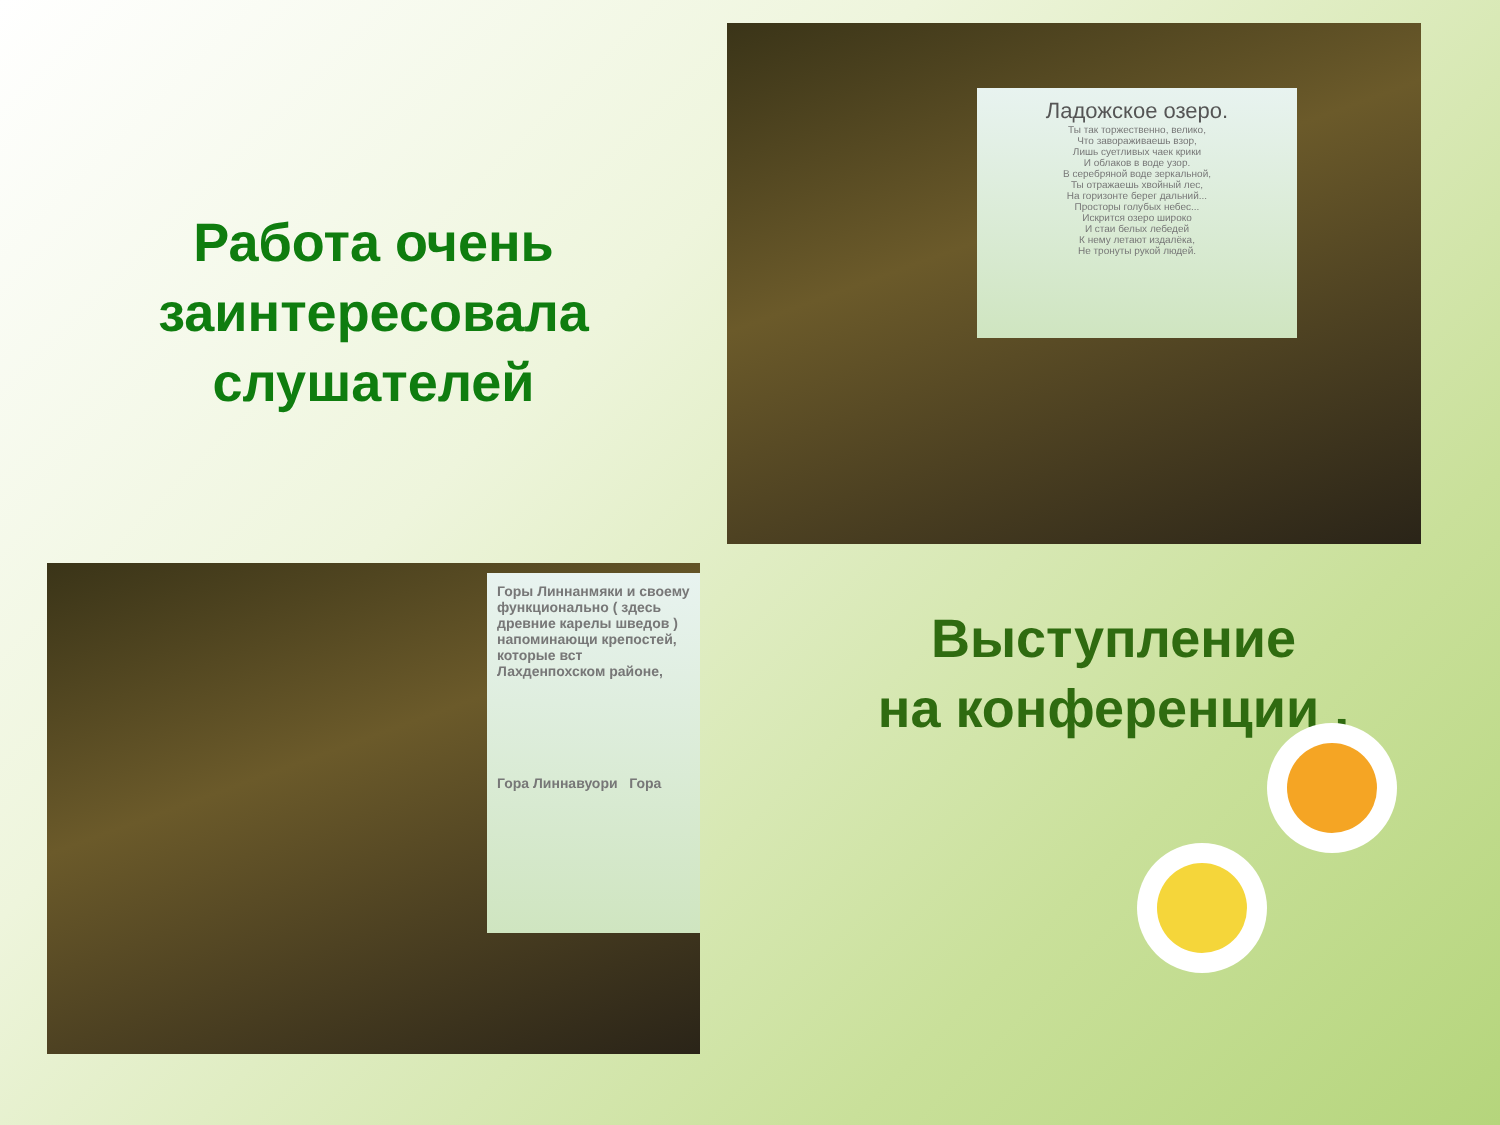Работа очень
заинтересовала
слушателей
Ладожское озеро.
Ты так торжественно, велико,
Что завораживаешь взор,
Лишь суетливых чаек крики
И облаков в воде узор.
В серебряной воде зеркальной,
Ты отражаешь хвойный лес,
На горизонте берег дальний...
Просторы голубых небес...
Искрится озеро широко
И стаи белых лебедей
К нему летают издалёка,
Не тронуты рукой людей.
Горы Линнанмяки и своему функционально ( здесь древние карелы шведов ) напоминающи крепостей, которые вст Лахденпохском районе,
Гора Линнавуори Гора
Выступление
на конференции .